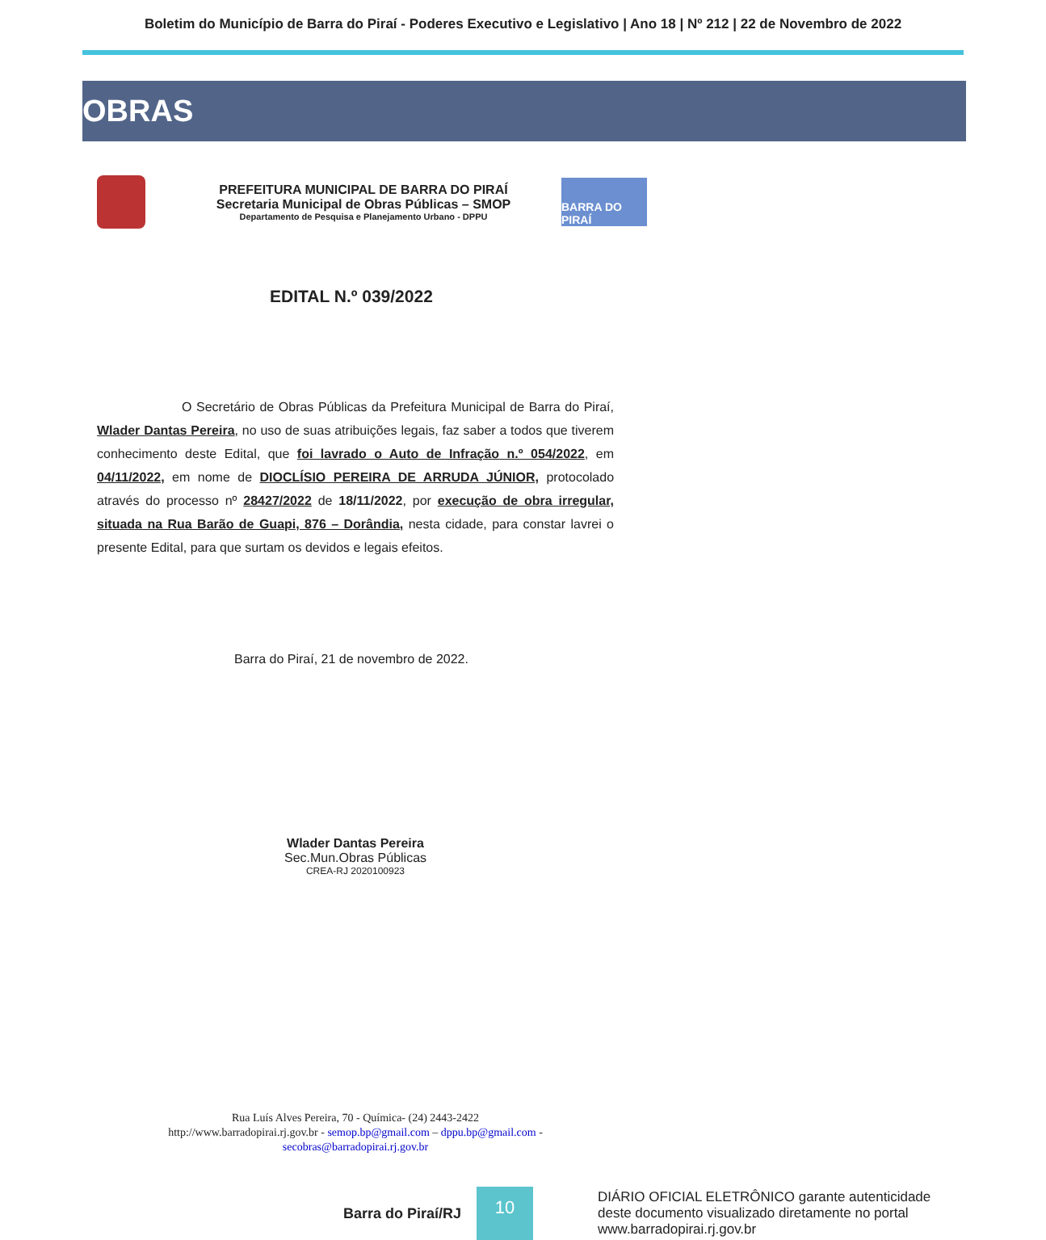Boletim do Município de Barra do Piraí - Poderes Executivo e Legislativo | Ano 18 | Nº 212 | 22 de Novembro de 2022
OBRAS
PREFEITURA MUNICIPAL DE BARRA DO PIRAÍ
Secretaria Municipal de Obras Públicas – SMOP
Departamento de Pesquisa e Planejamento Urbano - DPPU
BARRA DO PIRAÍ
EDITAL N.º 039/2022
O Secretário de Obras Públicas da Prefeitura Municipal de Barra do Piraí, Wlader Dantas Pereira, no uso de suas atribuições legais, faz saber a todos que tiverem conhecimento deste Edital, que foi lavrado o Auto de Infração n.º 054/2022, em 04/11/2022, em nome de DIOCLÍSIO PEREIRA DE ARRUDA JÚNIOR, protocolado através do processo nº 28427/2022 de 18/11/2022, por execução de obra irregular, situada na Rua Barão de Guapi, 876 – Dorândia, nesta cidade, para constar lavrei o presente Edital, para que surtam os devidos e legais efeitos.
Barra do Piraí, 21 de novembro de 2022.
Wlader Dantas Pereira
Sec.Mun.Obras Públicas
CREA-RJ 2020100923
Rua Luís Alves Pereira, 70 - Química- (24) 2443-2422
http://www.barradopirai.rj.gov.br - semop.bp@gmail.com – dppu.bp@gmail.com -
secobras@barradopirai.rj.gov.br
Barra do Piraí/RJ
10
DIÁRIO OFICIAL ELETRÔNICO garante autenticidade
deste documento visualizado diretamente no portal
www.barradopirai.rj.gov.br